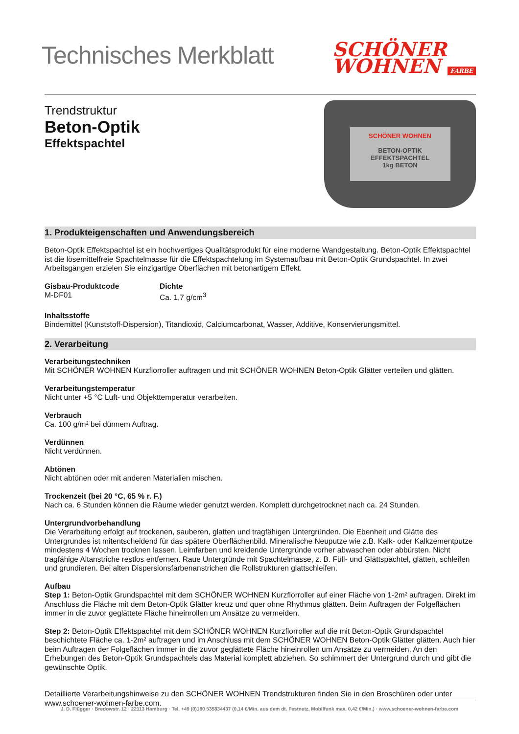Technisches Merkblatt
SCHÖNER
WOHNEN FARBE
Trendstruktur
Beton-Optik
Effektspachtel
SCHÖNER WOHNEN
BETON-OPTIK
EFFEKTSPACHTEL
1kg BETON
1. Produkteigenschaften und Anwendungsbereich
Beton-Optik Effektspachtel ist ein hochwertiges Qualitätsprodukt für eine moderne Wandgestaltung. Beton-Optik Effektspachtel ist die lösemittelfreie Spachtelmasse für die Effektspachtelung im Systemaufbau mit Beton-Optik Grundspachtel. In zwei Arbeitsgängen erzielen Sie einzigartige Oberflächen mit betonartigem Effekt.
Gisbau-Produktcode
M-DF01
Dichte
Ca. 1,7 g/cm<sup>3</sup>
Inhaltsstoffe
Bindemittel (Kunststoff-Dispersion), Titandioxid, Calciumcarbonat, Wasser, Additive, Konservierungsmittel.
2. Verarbeitung
Verarbeitungstechniken
Mit SCHÖNER WOHNEN Kurzflorroller auftragen und mit SCHÖNER WOHNEN Beton-Optik Glätter verteilen und glätten.
Verarbeitungstemperatur
Nicht unter +5 °C Luft- und Objekttemperatur verarbeiten.
Verbrauch
Ca. 100 g/m² bei dünnem Auftrag.
Verdünnen
Nicht verdünnen.
Abtönen
Nicht abtönen oder mit anderen Materialien mischen.
Trockenzeit (bei 20 °C, 65 % r. F.)
Nach ca. 6 Stunden können die Räume wieder genutzt werden. Komplett durchgetrocknet nach ca. 24 Stunden.
Untergrundvorbehandlung
Die Verarbeitung erfolgt auf trockenen, sauberen, glatten und tragfähigen Untergründen. Die Ebenheit und Glätte des Untergrundes ist mitentscheidend für das spätere Oberflächenbild. Mineralische Neuputze wie z.B. Kalk- oder Kalkzementputze mindestens 4 Wochen trocknen lassen. Leimfarben und kreidende Untergründe vorher abwaschen oder abbürsten. Nicht tragfähige Altanstriche restlos entfernen. Raue Untergründe mit Spachtelmasse, z. B. Füll- und Glättspachtel, glätten, schleifen und grundieren. Bei alten Dispersionsfarbenanstrichen die Rollstrukturen glattschleifen.
Aufbau
Step 1: Beton-Optik Grundspachtel mit dem SCHÖNER WOHNEN Kurzflorroller auf einer Fläche von 1-2m² auftragen. Direkt im Anschluss die Fläche mit dem Beton-Optik Glätter kreuz und quer ohne Rhythmus glätten. Beim Auftragen der Folgeflächen immer in die zuvor geglättete Fläche hineinrollen um Ansätze zu vermeiden.
Step 2: Beton-Optik Effektspachtel mit dem SCHÖNER WOHNEN Kurzflorroller auf die mit Beton-Optik Grundspachtel beschichtete Fläche ca. 1-2m² auftragen und im Anschluss mit dem SCHÖNER WOHNEN Beton-Optik Glätter glätten. Auch hier beim Auftragen der Folgeflächen immer in die zuvor geglättete Fläche hineinrollen um Ansätze zu vermeiden. An den Erhebungen des Beton-Optik Grundspachtels das Material komplett abziehen. So schimmert der Untergrund durch und gibt die gewünschte Optik.
Detaillierte Verarbeitungshinweise zu den SCHÖNER WOHNEN Trendstrukturen finden Sie in den Broschüren oder unter www.schoener-wohnen-farbe.com.
J. D. Flügger · Bredowstr. 12 · 22113 Hamburg · Tel. +49 (0)180 535834437 (0,14 €/Min. aus dem dt. Festnetz, Mobilfunk max. 0,42 €/Min.) · www.schoener-wohnen-farbe.com